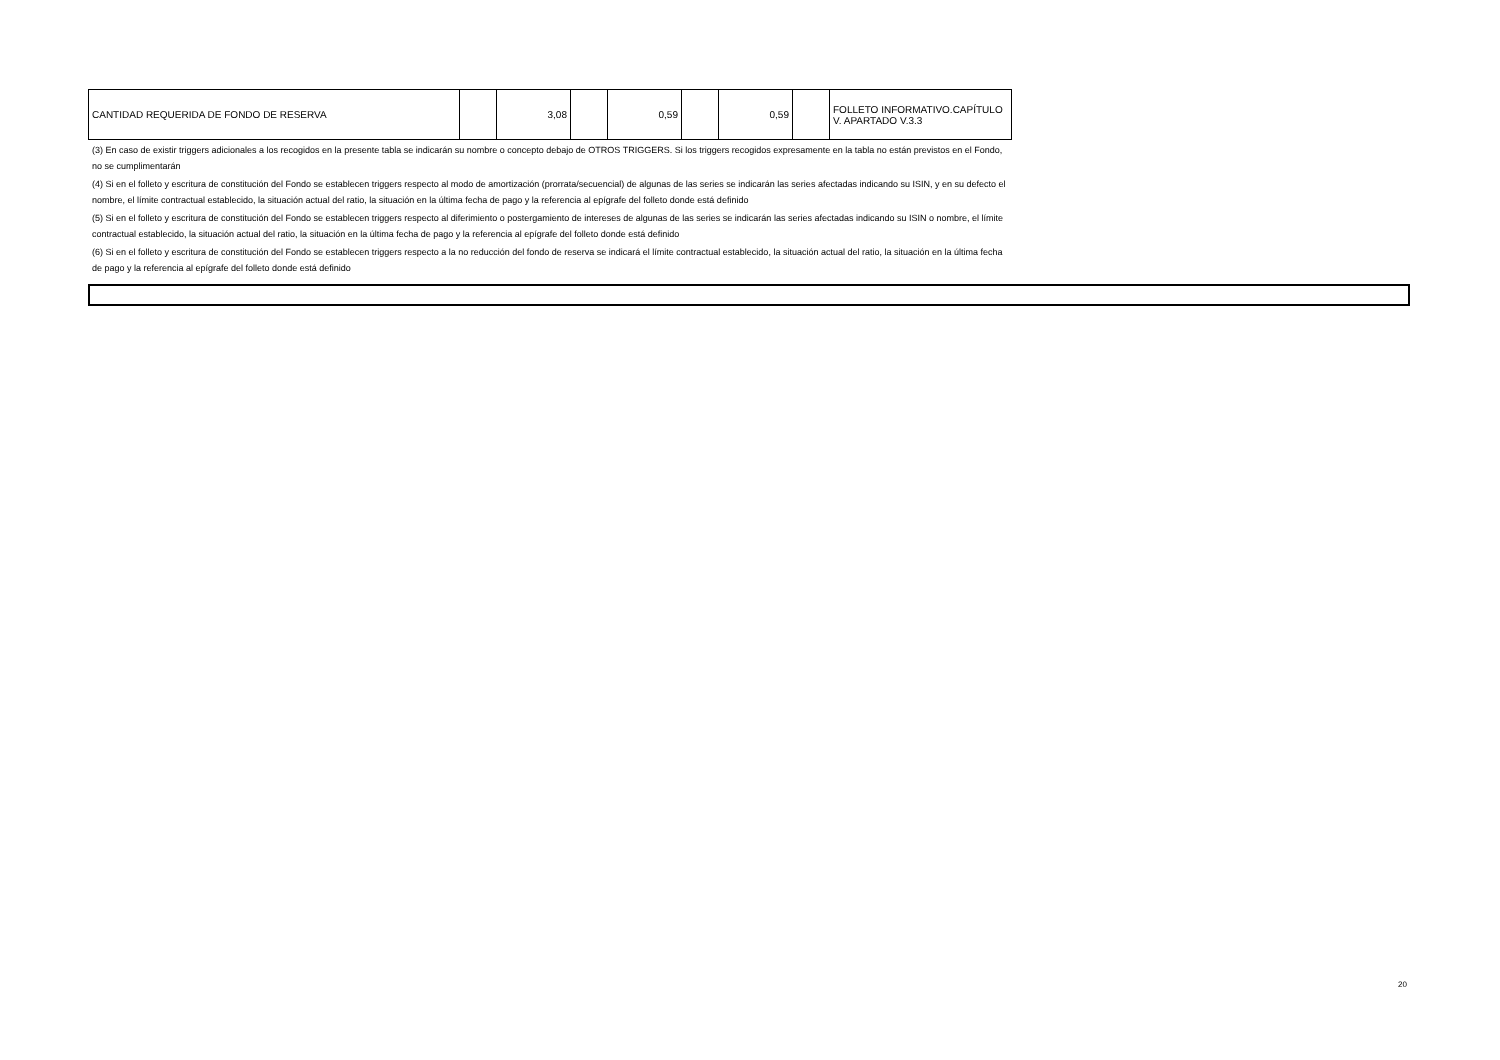| CANTIDAD REQUERIDA DE FONDO DE RESERVA | | 3,08 | | 0,59 | | 0,59 | | FOLLETO INFORMATIVO.CAPÍTULO V. APARTADO V.3.3 |
(3) En caso de existir triggers adicionales a los recogidos en la presente tabla se indicarán su nombre o concepto debajo de OTROS TRIGGERS. Si los triggers recogidos expresamente en la tabla no están previstos en el Fondo, no se cumplimentarán
(4) Si en el folleto y escritura de constitución del Fondo se establecen triggers respecto al modo de amortización (prorrata/secuencial) de algunas de las series se indicarán las series afectadas indicando su ISIN, y en su defecto el nombre, el límite contractual establecido, la situación actual del ratio, la situación en la última fecha de pago y la referencia al epígrafe del folleto donde está definido
(5) Si en el folleto y escritura de constitución del Fondo se establecen triggers respecto al diferimiento o postergamiento de intereses de algunas de las series se indicarán las series afectadas indicando su ISIN o nombre, el límite contractual establecido, la situación actual del ratio, la situación en la última fecha de pago y la referencia al epígrafe del folleto donde está definido
(6) Si en el folleto y escritura de constitución del Fondo se establecen triggers respecto a la no reducción del fondo de reserva se indicará el límite contractual establecido, la situación actual del ratio, la situación en la última fecha de pago y la referencia al epígrafe del folleto donde está definido
20